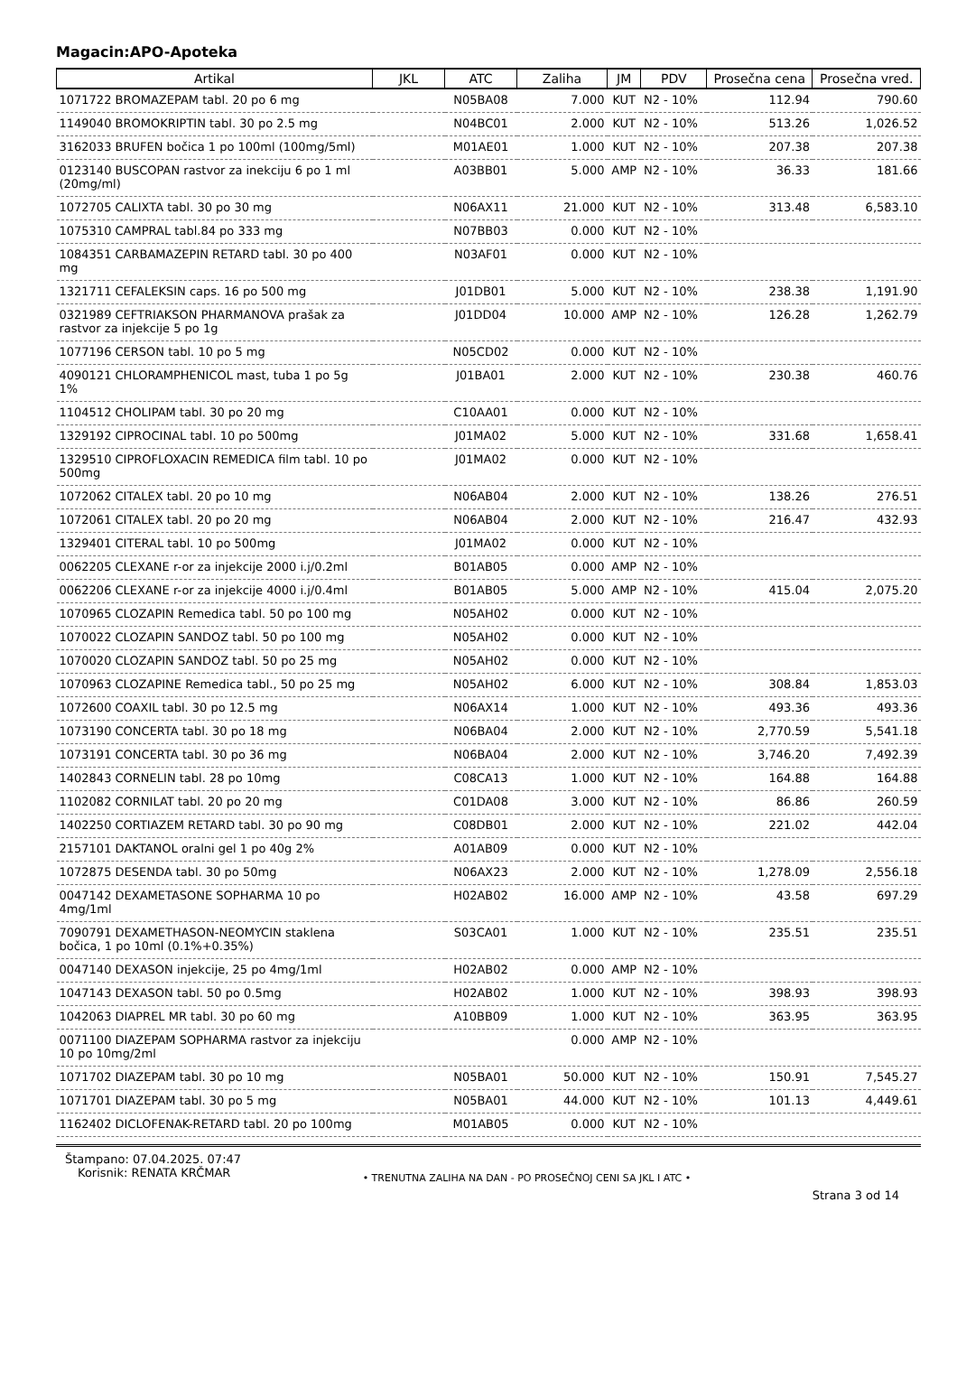Magacin:APO-Apoteka
| Artikal | JKL | ATC | Zaliha | JM | PDV | Prosečna cena | Prosečna vred. |
| --- | --- | --- | --- | --- | --- | --- | --- |
| 1071722 BROMAZEPAM tabl. 20 po 6 mg | | N05BA08 | 7.000 | KUT | N2 - 10% | 112.94 | 790.60 |
| 1149040 BROMOKRIPTIN tabl. 30 po 2.5 mg | | N04BC01 | 2.000 | KUT | N2 - 10% | 513.26 | 1,026.52 |
| 3162033 BRUFEN bočica 1 po 100ml (100mg/5ml) | | M01AE01 | 1.000 | KUT | N2 - 10% | 207.38 | 207.38 |
| 0123140 BUSCOPAN rastvor za inekciju 6 po 1 ml (20mg/ml) | | A03BB01 | 5.000 | AMP | N2 - 10% | 36.33 | 181.66 |
| 1072705 CALIXTA tabl. 30 po 30 mg | | N06AX11 | 21.000 | KUT | N2 - 10% | 313.48 | 6,583.10 |
| 1075310 CAMPRAL tabl.84 po 333 mg | | N07BB03 | 0.000 | KUT | N2 - 10% | | |
| 1084351 CARBAMAZEPIN RETARD tabl. 30 po 400 mg | | N03AF01 | 0.000 | KUT | N2 - 10% | | |
| 1321711 CEFALEKSIN caps. 16 po 500 mg | | J01DB01 | 5.000 | KUT | N2 - 10% | 238.38 | 1,191.90 |
| 0321989 CEFTRIAKSON PHARMANOVA prašak za rastvor za injekcije 5 po 1g | | J01DD04 | 10.000 | AMP | N2 - 10% | 126.28 | 1,262.79 |
| 1077196 CERSON tabl. 10 po 5 mg | | N05CD02 | 0.000 | KUT | N2 - 10% | | |
| 4090121 CHLORAMPHENICOL mast, tuba 1 po 5g 1% | | J01BA01 | 2.000 | KUT | N2 - 10% | 230.38 | 460.76 |
| 1104512 CHOLIPAM tabl. 30 po 20 mg | | C10AA01 | 0.000 | KUT | N2 - 10% | | |
| 1329192 CIPROCINAL tabl. 10 po 500mg | | J01MA02 | 5.000 | KUT | N2 - 10% | 331.68 | 1,658.41 |
| 1329510 CIPROFLOXACIN REMEDICA film tabl. 10 po 500mg | | J01MA02 | 0.000 | KUT | N2 - 10% | | |
| 1072062 CITALEX tabl. 20 po 10 mg | | N06AB04 | 2.000 | KUT | N2 - 10% | 138.26 | 276.51 |
| 1072061 CITALEX tabl. 20 po 20 mg | | N06AB04 | 2.000 | KUT | N2 - 10% | 216.47 | 432.93 |
| 1329401 CITERAL tabl. 10 po 500mg | | J01MA02 | 0.000 | KUT | N2 - 10% | | |
| 0062205 CLEXANE r-or za injekcije 2000 i.j/0.2ml | | B01AB05 | 0.000 | AMP | N2 - 10% | | |
| 0062206 CLEXANE r-or za injekcije 4000 i.j/0.4ml | | B01AB05 | 5.000 | AMP | N2 - 10% | 415.04 | 2,075.20 |
| 1070965 CLOZAPIN Remedica tabl. 50 po 100 mg | | N05AH02 | 0.000 | KUT | N2 - 10% | | |
| 1070022 CLOZAPIN SANDOZ tabl. 50 po 100 mg | | N05AH02 | 0.000 | KUT | N2 - 10% | | |
| 1070020 CLOZAPIN SANDOZ tabl. 50 po 25 mg | | N05AH02 | 0.000 | KUT | N2 - 10% | | |
| 1070963 CLOZAPINE Remedica tabl., 50 po 25 mg | | N05AH02 | 6.000 | KUT | N2 - 10% | 308.84 | 1,853.03 |
| 1072600 COAXIL tabl. 30 po 12.5 mg | | N06AX14 | 1.000 | KUT | N2 - 10% | 493.36 | 493.36 |
| 1073190 CONCERTA tabl. 30 po 18 mg | | N06BA04 | 2.000 | KUT | N2 - 10% | 2,770.59 | 5,541.18 |
| 1073191 CONCERTA tabl. 30 po 36 mg | | N06BA04 | 2.000 | KUT | N2 - 10% | 3,746.20 | 7,492.39 |
| 1402843 CORNELIN tabl. 28 po 10mg | | C08CA13 | 1.000 | KUT | N2 - 10% | 164.88 | 164.88 |
| 1102082 CORNILAT tabl. 20 po 20 mg | | C01DA08 | 3.000 | KUT | N2 - 10% | 86.86 | 260.59 |
| 1402250 CORTIAZEM RETARD tabl. 30 po 90 mg | | C08DB01 | 2.000 | KUT | N2 - 10% | 221.02 | 442.04 |
| 2157101 DAKTANOL oralni gel 1 po 40g 2% | | A01AB09 | 0.000 | KUT | N2 - 10% | | |
| 1072875 DESENDA tabl. 30 po 50mg | | N06AX23 | 2.000 | KUT | N2 - 10% | 1,278.09 | 2,556.18 |
| 0047142 DEXAMETASONE SOPHARMA 10 po 4mg/1ml | | H02AB02 | 16.000 | AMP | N2 - 10% | 43.58 | 697.29 |
| 7090791 DEXAMETHASON-NEOMYCIN staklena bočica, 1 po 10ml (0.1%+0.35%) | | S03CA01 | 1.000 | KUT | N2 - 10% | 235.51 | 235.51 |
| 0047140 DEXASON injekcije, 25 po 4mg/1ml | | H02AB02 | 0.000 | AMP | N2 - 10% | | |
| 1047143 DEXASON tabl. 50 po 0.5mg | | H02AB02 | 1.000 | KUT | N2 - 10% | 398.93 | 398.93 |
| 1042063 DIAPREL MR tabl. 30 po 60 mg | | A10BB09 | 1.000 | KUT | N2 - 10% | 363.95 | 363.95 |
| 0071100 DIAZEPAM SOPHARMA rastvor za injekciju 10 po 10mg/2ml | | | 0.000 | AMP | N2 - 10% | | |
| 1071702 DIAZEPAM tabl. 30 po 10 mg | | N05BA01 | 50.000 | KUT | N2 - 10% | 150.91 | 7,545.27 |
| 1071701 DIAZEPAM tabl. 30 po 5 mg | | N05BA01 | 44.000 | KUT | N2 - 10% | 101.13 | 4,449.61 |
| 1162402 DICLOFENAK-RETARD tabl. 20 po 100mg | | M01AB05 | 0.000 | KUT | N2 - 10% | | |
Štampano: 07.04.2025. 07:47
Korisnik: RENATA KRČMAR
• TRENUTNA ZALIHA NA DAN - PO PROSEČNOJ CENI SA JKL I ATC •
Strana 3 od 14